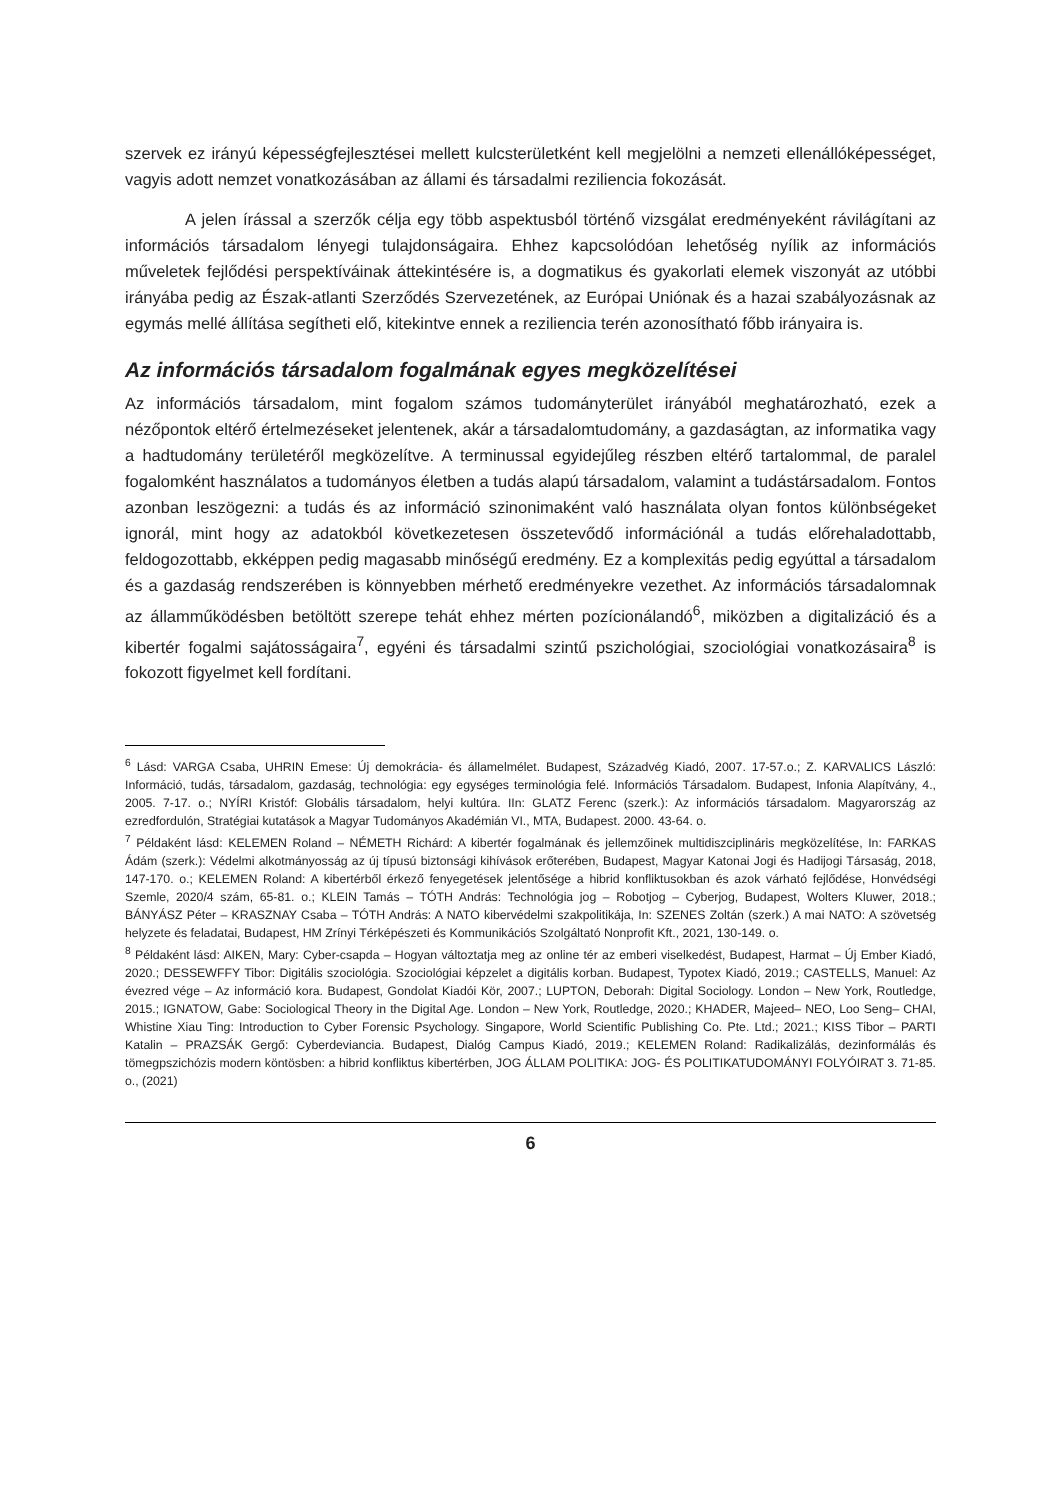szervek ez irányú képességfejlesztései mellett kulcsterületként kell megjelölni a nemzeti ellenállóképességet, vagyis adott nemzet vonatkozásában az állami és társadalmi reziliencia fokozását.
A jelen írással a szerzők célja egy több aspektusból történő vizsgálat eredményeként rávilágítani az információs társadalom lényegi tulajdonságaira. Ehhez kapcsolódóan lehetőség nyílik az információs műveletek fejlődési perspektíváinak áttekintésére is, a dogmatikus és gyakorlati elemek viszonyát az utóbbi irányába pedig az Észak-atlanti Szerződés Szervezetének, az Európai Uniónak és a hazai szabályozásnak az egymás mellé állítása segítheti elő, kitekintve ennek a reziliencia terén azonosítható főbb irányaira is.
Az információs társadalom fogalmának egyes megközelítései
Az információs társadalom, mint fogalom számos tudományterület irányából meghatározható, ezek a nézőpontok eltérő értelmezéseket jelentenek, akár a társadalomtudomány, a gazdaságtan, az informatika vagy a hadtudomány területéről megközelítve. A terminussal egyidejűleg részben eltérő tartalommal, de paralel fogalomként használatos a tudományos életben a tudás alapú társadalom, valamint a tudástársadalom. Fontos azonban leszögezni: a tudás és az információ szinonimaként való használata olyan fontos különbségeket ignorál, mint hogy az adatokból következetesen összetevődő információnál a tudás előrehaladottabb, feldogozottabb, ekképpen pedig magasabb minőségű eredmény. Ez a komplexitás pedig egyúttal a társadalom és a gazdaság rendszerében is könnyebben mérhető eredményekre vezethet. Az információs társadalomnak az államműködésben betöltött szerepe tehát ehhez mérten pozícionálandó<sup>6</sup>, miközben a digitalizáció és a kibertér fogalmi sajátosságaira<sup>7</sup>, egyéni és társadalmi szintű pszichológiai, szociológiai vonatkozásaira<sup>8</sup> is fokozott figyelmet kell fordítani.
<sup>6</sup> Lásd: VARGA Csaba, UHRIN Emese: Új demokrácia- és államelmélet. Budapest, Századvég Kiadó, 2007. 17-57.o.; Z. KARVALICS László: Információ, tudás, társadalom, gazdaság, technológia: egy egységes terminológia felé. Információs Társadalom. Budapest, Infonia Alapítvány, 4., 2005. 7-17. o.; NYÍRI Kristóf: Globális társadalom, helyi kultúra. IIn: GLATZ Ferenc (szerk.): Az információs társadalom. Magyarország az ezredfordulón, Stratégiai kutatások a Magyar Tudományos Akadémián VI., MTA, Budapest. 2000. 43-64. o.
<sup>7</sup> Példaként lásd: KELEMEN Roland – NÉMETH Richárd: A kibertér fogalmának és jellemzőinek multidiszciplináris megközelítése, In: FARKAS Ádám (szerk.): Védelmi alkotmányosság az új típusú biztonsági kihívások erőterében, Budapest, Magyar Katonai Jogi és Hadijogi Társaság, 2018, 147-170. o.; KELEMEN Roland: A kibertérből érkező fenyegetések jelentősége a hibrid konfliktusokban és azok várható fejlődése, Honvédségi Szemle, 2020/4 szám, 65-81. o.; KLEIN Tamás – TÓTH András: Technológia jog – Robotjog – Cyberjog, Budapest, Wolters Kluwer, 2018.; BÁNYÁSZ Péter – KRASZNAY Csaba – TÓTH András: A NATO kibervédelmi szakpolitikája, In: SZENES Zoltán (szerk.) A mai NATO: A szövetség helyzete és feladatai, Budapest, HM Zrínyi Térképészeti és Kommunikációs Szolgáltató Nonprofit Kft., 2021, 130-149. o.
<sup>8</sup> Példaként lásd: AIKEN, Mary: Cyber-csapda – Hogyan változtatja meg az online tér az emberi viselkedést, Budapest, Harmat – Új Ember Kiadó, 2020.; DESSEWFFY Tibor: Digitális szociológia. Szociológiai képzelet a digitális korban. Budapest, Typotex Kiadó, 2019.; CASTELLS, Manuel: Az évezred vége – Az információ kora. Budapest, Gondolat Kiadói Kör, 2007.; LUPTON, Deborah: Digital Sociology. London – New York, Routledge, 2015.; IGNATOW, Gabe: Sociological Theory in the Digital Age. London – New York, Routledge, 2020.; KHADER, Majeed– NEO, Loo Seng– CHAI, Whistine Xiau Ting: Introduction to Cyber Forensic Psychology. Singapore, World Scientific Publishing Co. Pte. Ltd.; 2021.; KISS Tibor – PARTI Katalin – PRAZSÁK Gergő: Cyberdeviancia. Budapest, Dialóg Campus Kiadó, 2019.; KELEMEN Roland: Radikalizálás, dezinformálás és tömegpszichózis modern köntösben: a hibrid konfliktus kibertérben, JOG ÁLLAM POLITIKA: JOG- ÉS POLITIKATUDOMÁNYI FOLYÓIRAT 3. 71-85. o., (2021)
6